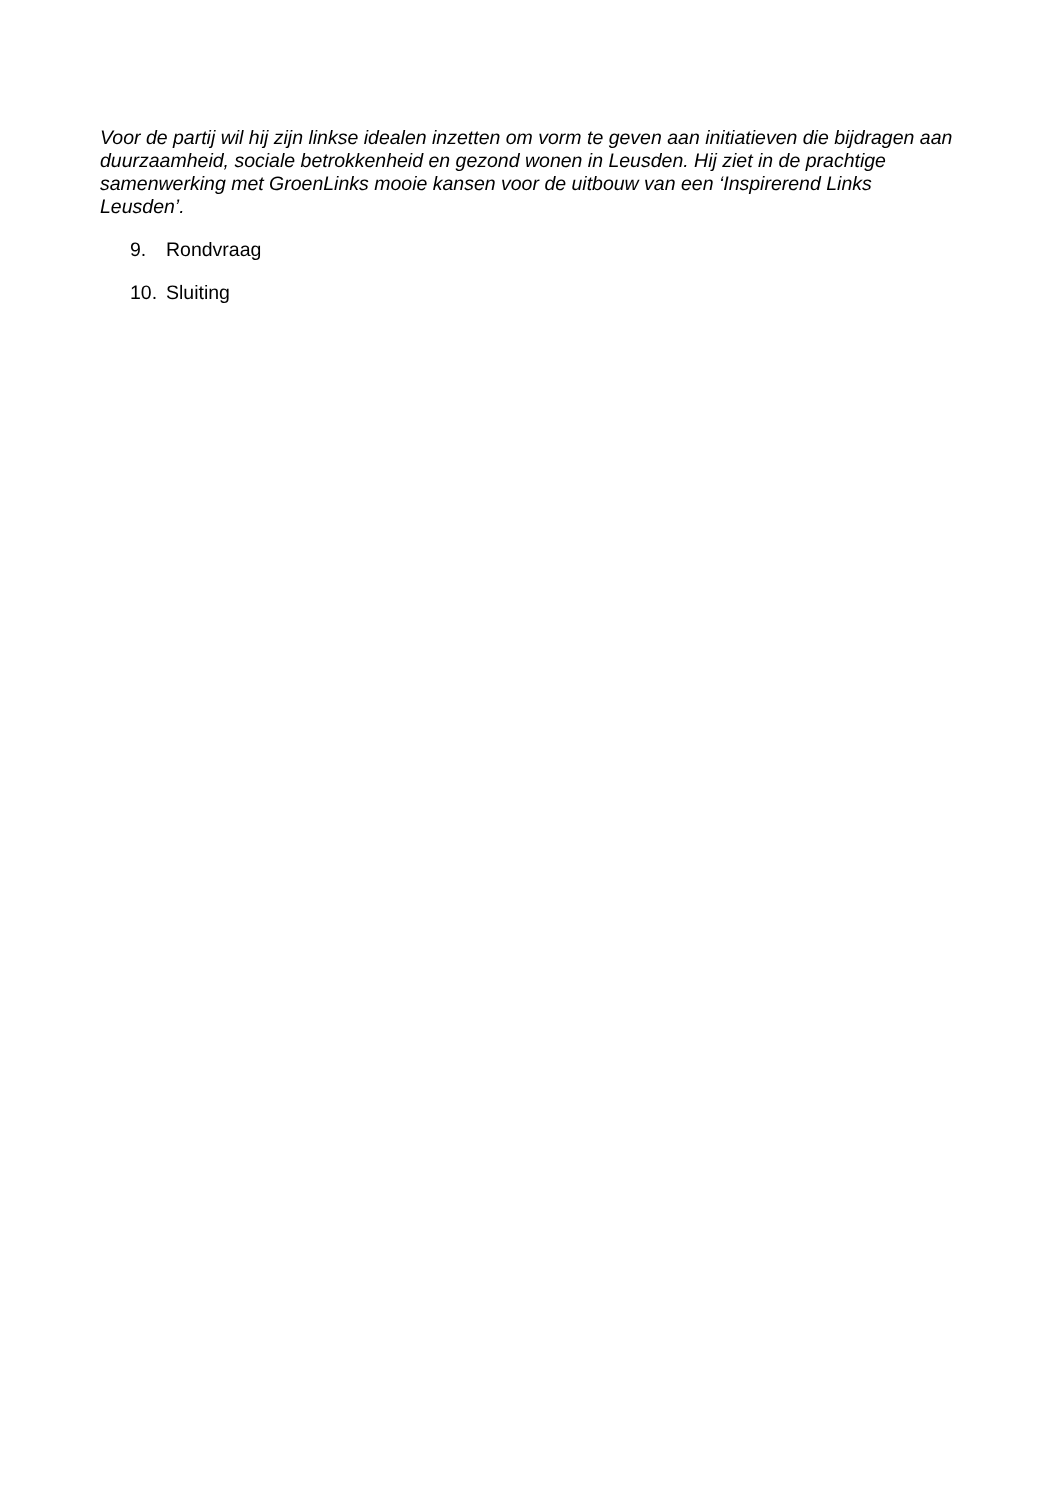Voor de partij wil hij zijn linkse idealen inzetten om vorm te geven aan initiatieven die bijdragen aan duurzaamheid, sociale betrokkenheid en gezond wonen in Leusden. Hij ziet in de prachtige samenwerking met GroenLinks mooie kansen voor de uitbouw van een ‘Inspirerend Links Leusden’.
9. Rondvraag
10. Sluiting